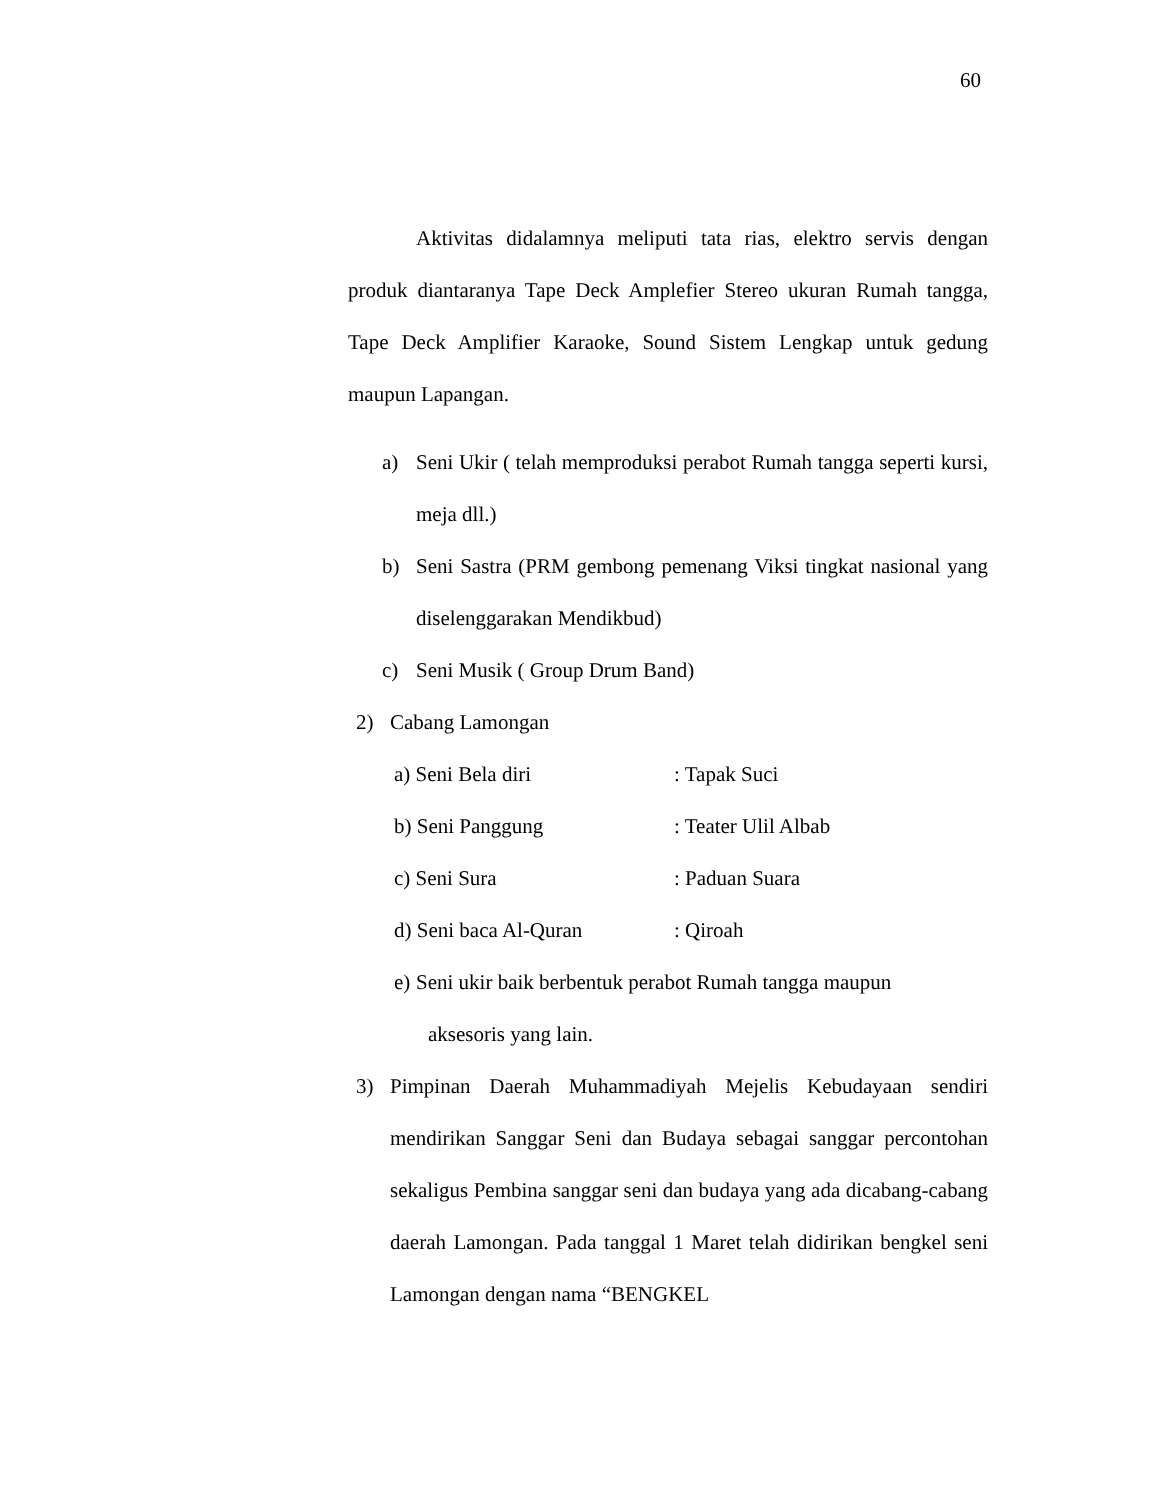60
Aktivitas didalamnya meliputi tata rias, elektro servis dengan produk diantaranya Tape Deck Amplefier Stereo ukuran Rumah tangga, Tape Deck Amplifier Karaoke, Sound Sistem Lengkap untuk gedung maupun Lapangan.
a) Seni Ukir ( telah memproduksi perabot Rumah tangga seperti kursi, meja dll.)
b) Seni Sastra (PRM gembong pemenang Viksi tingkat nasional yang diselenggarakan Mendikbud)
c) Seni Musik ( Group Drum Band)
2) Cabang Lamongan
a) Seni Bela diri: Tapak Suci
b) Seni Panggung: Teater Ulil Albab
c) Seni Sura: Paduan Suara
d) Seni baca Al-Quran: Qiroah
e) Seni ukir baik berbentuk perabot Rumah tangga maupun
aksesoris yang lain.
3) Pimpinan Daerah Muhammadiyah Mejelis Kebudayaan sendiri mendirikan Sanggar Seni dan Budaya sebagai sanggar percontohan sekaligus Pembina sanggar seni dan budaya yang ada dicabang-cabang daerah Lamongan. Pada tanggal 1 Maret telah didirikan bengkel seni Lamongan dengan nama “BENGKEL